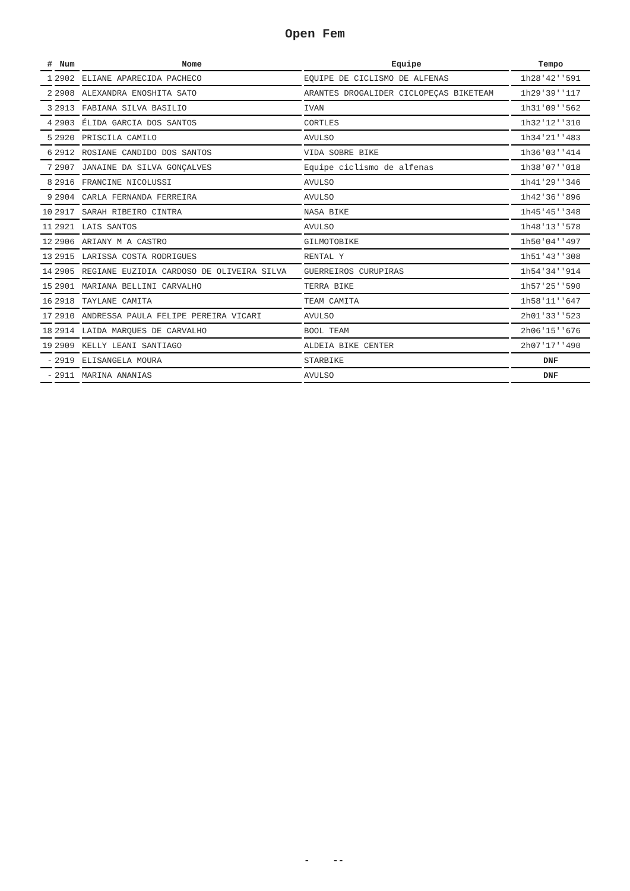Open Fem
| # | Num | Nome | Equipe | Tempo |
| --- | --- | --- | --- | --- |
| 1 | 2902 | ELIANE APARECIDA PACHECO | EQUIPE DE CICLISMO DE ALFENAS | 1h28'42''591 |
| 2 | 2908 | ALEXANDRA ENOSHITA SATO | ARANTES DROGALIDER CICLOPEÇAS BIKETEAM | 1h29'39''117 |
| 3 | 2913 | FABIANA SILVA BASILIO | IVAN | 1h31'09''562 |
| 4 | 2903 | ÉLIDA GARCIA DOS SANTOS | CORTLES | 1h32'12''310 |
| 5 | 2920 | PRISCILA CAMILO | AVULSO | 1h34'21''483 |
| 6 | 2912 | ROSIANE CANDIDO DOS SANTOS | VIDA SOBRE BIKE | 1h36'03''414 |
| 7 | 2907 | JANAINE DA SILVA GONÇALVES | Equipe ciclismo de alfenas | 1h38'07''018 |
| 8 | 2916 | FRANCINE NICOLUSSI | AVULSO | 1h41'29''346 |
| 9 | 2904 | CARLA FERNANDA FERREIRA | AVULSO | 1h42'36''896 |
| 10 | 2917 | SARAH RIBEIRO CINTRA | NASA BIKE | 1h45'45''348 |
| 11 | 2921 | LAIS SANTOS | AVULSO | 1h48'13''578 |
| 12 | 2906 | ARIANY M A CASTRO | GILMOTOBIKE | 1h50'04''497 |
| 13 | 2915 | LARISSA COSTA RODRIGUES | RENTAL Y | 1h51'43''308 |
| 14 | 2905 | REGIANE EUZIDIA CARDOSO DE OLIVEIRA SILVA | GUERREIROS CURUPIRAS | 1h54'34''914 |
| 15 | 2901 | MARIANA BELLINI CARVALHO | TERRA BIKE | 1h57'25''590 |
| 16 | 2918 | TAYLANE CAMITA | TEAM CAMITA | 1h58'11''647 |
| 17 | 2910 | ANDRESSA PAULA FELIPE PEREIRA VICARI | AVULSO | 2h01'33''523 |
| 18 | 2914 | LAIDA MARQUES DE CARVALHO | BOOL TEAM | 2h06'15''676 |
| 19 | 2909 | KELLY LEANI SANTIAGO | ALDEIA BIKE CENTER | 2h07'17''490 |
| - | 2919 | ELISANGELA MOURA | STARBIKE | DNF |
| - | 2911 | MARINA ANANIAS | AVULSO | DNF |
- --